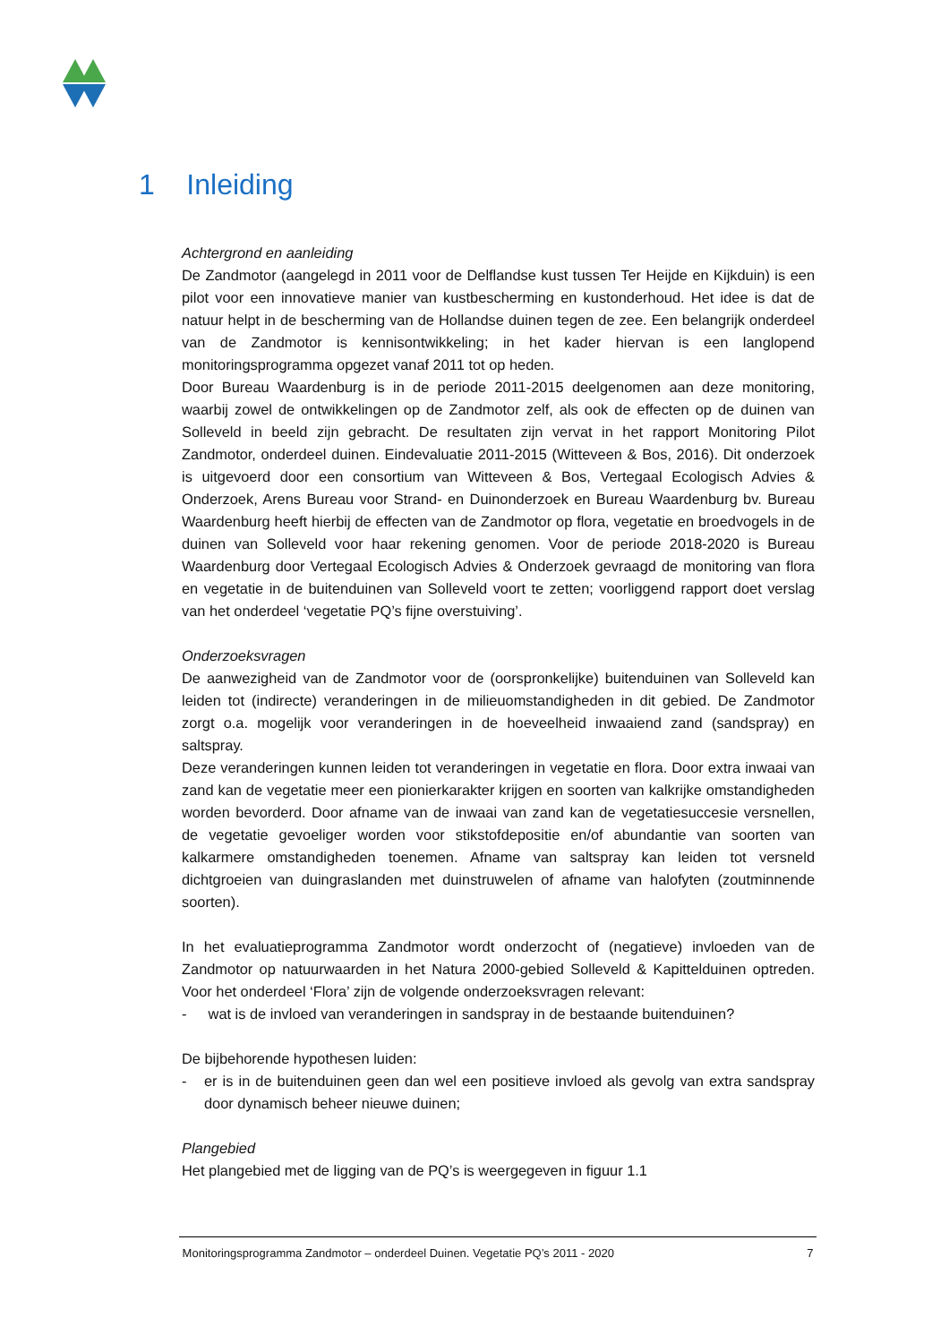1 Inleiding
Achtergrond en aanleiding
De Zandmotor (aangelegd in 2011 voor de Delflandse kust tussen Ter Heijde en Kijkduin) is een pilot voor een innovatieve manier van kustbescherming en kustonderhoud. Het idee is dat de natuur helpt in de bescherming van de Hollandse duinen tegen de zee. Een belangrijk onderdeel van de Zandmotor is kennisontwikkeling; in het kader hiervan is een langlopend monitoringsprogramma opgezet vanaf 2011 tot op heden.
Door Bureau Waardenburg is in de periode 2011-2015 deelgenomen aan deze monitoring, waarbij zowel de ontwikkelingen op de Zandmotor zelf, als ook de effecten op de duinen van Solleveld in beeld zijn gebracht. De resultaten zijn vervat in het rapport Monitoring Pilot Zandmotor, onderdeel duinen. Eindevaluatie 2011-2015 (Witteveen & Bos, 2016). Dit onderzoek is uitgevoerd door een consortium van Witteveen & Bos, Vertegaal Ecologisch Advies & Onderzoek, Arens Bureau voor Strand- en Duinonderzoek en Bureau Waardenburg bv. Bureau Waardenburg heeft hierbij de effecten van de Zandmotor op flora, vegetatie en broedvogels in de duinen van Solleveld voor haar rekening genomen. Voor de periode 2018-2020 is Bureau Waardenburg door Vertegaal Ecologisch Advies & Onderzoek gevraagd de monitoring van flora en vegetatie in de buitenduinen van Solleveld voort te zetten; voorliggend rapport doet verslag van het onderdeel ‘vegetatie PQ’s fijne overstuiving’.
Onderzoeksvragen
De aanwezigheid van de Zandmotor voor de (oorspronkelijke) buitenduinen van Solleveld kan leiden tot (indirecte) veranderingen in de milieuomstandigheden in dit gebied. De Zandmotor zorgt o.a. mogelijk voor veranderingen in de hoeveelheid inwaaiend zand (sandspray) en saltspray.
Deze veranderingen kunnen leiden tot veranderingen in vegetatie en flora. Door extra inwaai van zand kan de vegetatie meer een pionierkarakter krijgen en soorten van kalkrijke omstandigheden worden bevorderd. Door afname van de inwaai van zand kan de vegetatiesuccesie versnellen, de vegetatie gevoeliger worden voor stikstofdepositie en/of abundantie van soorten van kalkarmere omstandigheden toenemen. Afname van saltspray kan leiden tot versneld dichtgroeien van duingraslanden met duinstruwelen of afname van halofyten (zoutminnende soorten).
In het evaluatieprogramma Zandmotor wordt onderzocht of (negatieve) invloeden van de Zandmotor op natuurwaarden in het Natura 2000-gebied Solleveld & Kapittelduinen optreden. Voor het onderdeel ‘Flora’ zijn de volgende onderzoeksvragen relevant:
- wat is de invloed van veranderingen in sandspray in de bestaande buitenduinen?
De bijbehorende hypothesen luiden:
- er is in de buitenduinen geen dan wel een positieve invloed als gevolg van extra sandspray door dynamisch beheer nieuwe duinen;
Plangebied
Het plangebied met de ligging van de PQ’s is weergegeven in figuur 1.1
Monitoringsprogramma Zandmotor – onderdeel Duinen. Vegetatie PQ’s 2011 - 2020 7